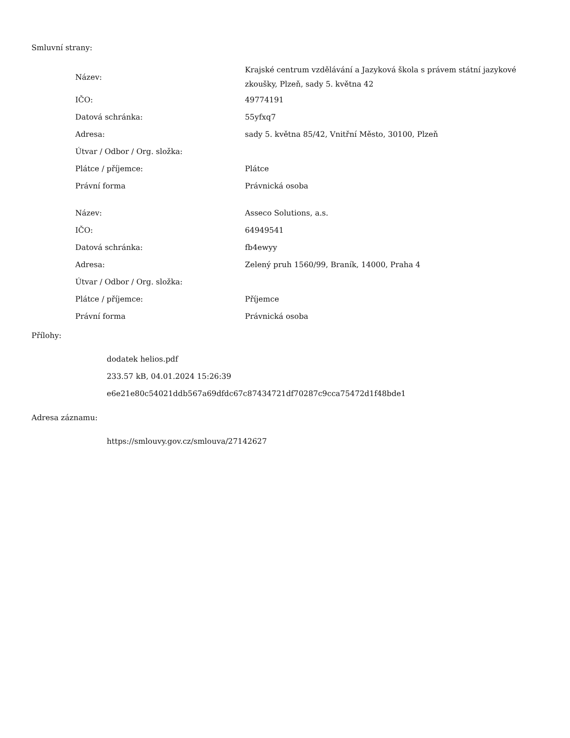Smluvní strany:
| Název: | Krajské centrum vzdělávání a Jazyková škola s právem státní jazykové zkoušky, Plzeň, sady 5. května 42 |
| IČO: | 49774191 |
| Datová schránka: | 55yfxq7 |
| Adresa: | sady 5. května 85/42, Vnitřní Město, 30100, Plzeň |
| Útvar / Odbor / Org. složka: | |
| Plátce / příjemce: | Plátce |
| Právní forma | Právnická osoba |
| Název: | Asseco Solutions, a.s. |
| IČO: | 64949541 |
| Datová schránka: | fb4ewyy |
| Adresa: | Zelený pruh 1560/99, Braník, 14000, Praha 4 |
| Útvar / Odbor / Org. složka: | |
| Plátce / příjemce: | Příjemce |
| Právní forma | Právnická osoba |
Přílohy:
dodatek helios.pdf
233.57 kB, 04.01.2024 15:26:39
e6e21e80c54021ddb567a69dfdc67c87434721df70287c9cca75472d1f48bde1
Adresa záznamu:
https://smlouvy.gov.cz/smlouva/27142627